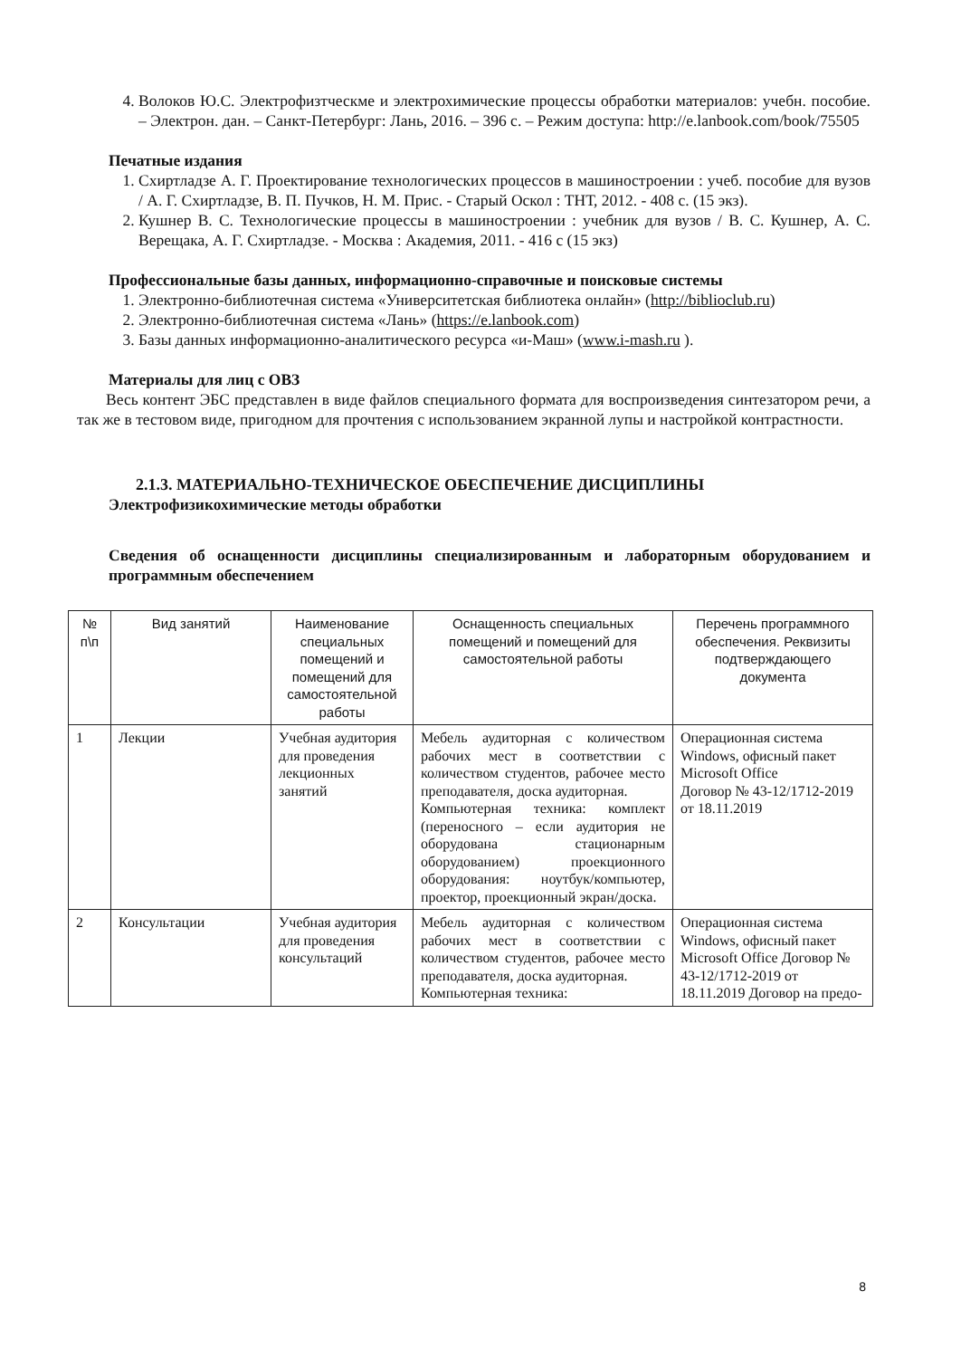4. Волоков Ю.С. Электрофизтческме и электрохимические процессы обработки материалов: учебн. пособие. – Электрон. дан. – Санкт-Петербург: Лань, 2016. – 396 с. – Режим доступа: http://e.lanbook.com/book/75505
Печатные издания
1. Схиртладзе А. Г. Проектирование технологических процессов в машиностроении : учеб. пособие для вузов / А. Г. Схиртладзе, В. П. Пучков, Н. М. Прис. - Старый Оскол : ТНТ, 2012. - 408 с. (15 экз).
2. Кушнер В. С. Технологические процессы в машиностроении : учебник для вузов / В. С. Кушнер, А. С. Верещака, А. Г. Схиртладзе. - Москва : Академия, 2011. - 416 с (15 экз)
Профессиональные базы данных, информационно-справочные и поисковые системы
1. Электронно-библиотечная система «Университетская библиотека онлайн» (http://biblioclub.ru)
2. Электронно-библиотечная система «Лань» (https://e.lanbook.com)
3. Базы данных информационно-аналитического ресурса «и-Маш» (www.i-mash.ru ).
Материалы для лиц с ОВЗ
Весь контент ЭБС представлен в виде файлов специального формата для воспроизведения синтезатором речи, а так же в тестовом виде, пригодном для прочтения с использованием экранной лупы и настройкой контрастности.
2.1.3. МАТЕРИАЛЬНО-ТЕХНИЧЕСКОЕ ОБЕСПЕЧЕНИЕ ДИСЦИПЛИНЫ
Электрофизикохимические методы обработки
Сведения об оснащенности дисциплины специализированным и лабораторным оборудованием и программным обеспечением
| № п\п | Вид занятий | Наименование специальных помещений и помещений для самостоятельной работы | Оснащенность специальных помещений и помещений для самостоятельной работы | Перечень программного обеспечения. Реквизиты подтверждающего документа |
| --- | --- | --- | --- | --- |
| 1 | Лекции | Учебная аудитория для проведения лекционных занятий | Мебель аудиторная с количеством рабочих мест в соответствии с количеством студентов, рабочее место преподавателя, доска аудиторная. Компьютерная техника: комплект (переносного – если аудитория не оборудована стационарным оборудованием) проекционного оборудования: ноутбук/компьютер, проектор, проекционный экран/доска. | Операционная система Windows, офисный пакет Microsoft Office Договор № 43-12/1712-2019 от 18.11.2019 |
| 2 | Консультации | Учебная аудитория для проведения консультаций | Мебель аудиторная с количеством рабочих мест в соответствии с количеством студентов, рабочее место преподавателя, доска аудиторная. Компьютерная техника: | Операционная система Windows, офисный пакет Microsoft Office Договор № 43-12/1712-2019 от 18.11.2019 Договор на предо- |
8